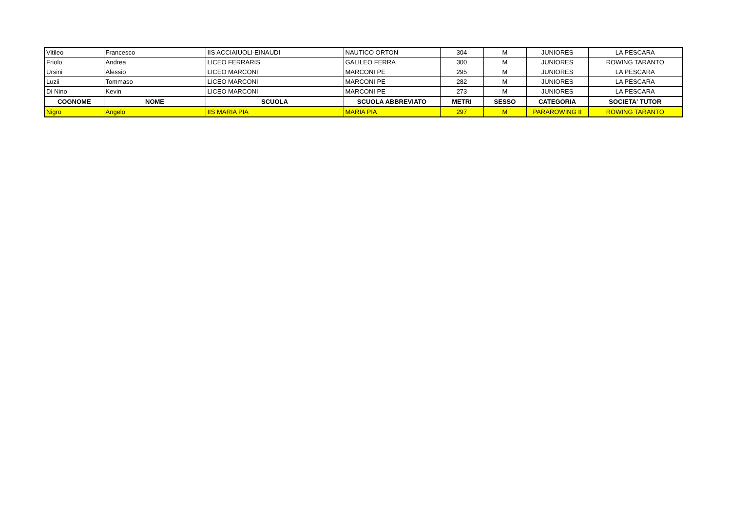| Vitileo | Francesco | IIS ACCIAIUOLI-EINAUDI | NAUTICO ORTON | 304 | M | JUNIORES | LA PESCARA |
| Friolo | Andrea | LICEO FERRARIS | GALILEO FERRA | 300 | M | JUNIORES | ROWING TARANTO |
| Ursini | Alessio | LICEO MARCONI | MARCONI PE | 295 | M | JUNIORES | LA PESCARA |
| Luzii | Tommaso | LICEO MARCONI | MARCONI PE | 282 | M | JUNIORES | LA PESCARA |
| Di Nino | Kevin | LICEO MARCONI | MARCONI PE | 273 | M | JUNIORES | LA PESCARA |
| COGNOME | NOME | SCUOLA | SCUOLA ABBREVIATO | METRI | SESSO | CATEGORIA | SOCIETA' TUTOR |
| Nigro | Angelo | IIS MARIA PIA | MARIA PIA | 297 | M | PARAROWING II | ROWING TARANTO |